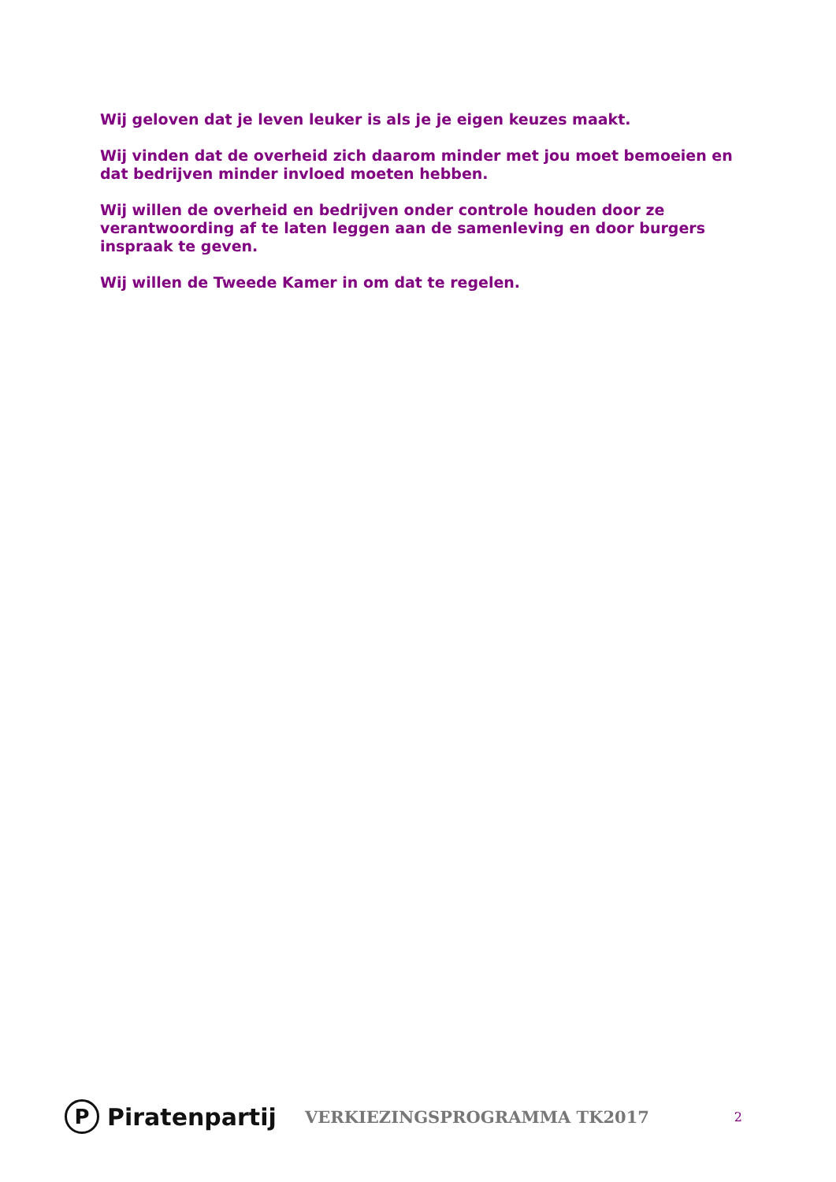Wij geloven dat je leven leuker is als je je eigen keuzes maakt.
Wij vinden dat de overheid zich daarom minder met jou moet bemoeien en dat bedrijven minder invloed moeten hebben.
Wij willen de overheid en bedrijven onder controle houden door ze verantwoording af te laten leggen aan de samenleving en door burgers inspraak te geven.
Wij willen de Tweede Kamer in om dat te regelen.
P Piratenpartij
VERKIEZINGSPROGRAMMA TK2017
2